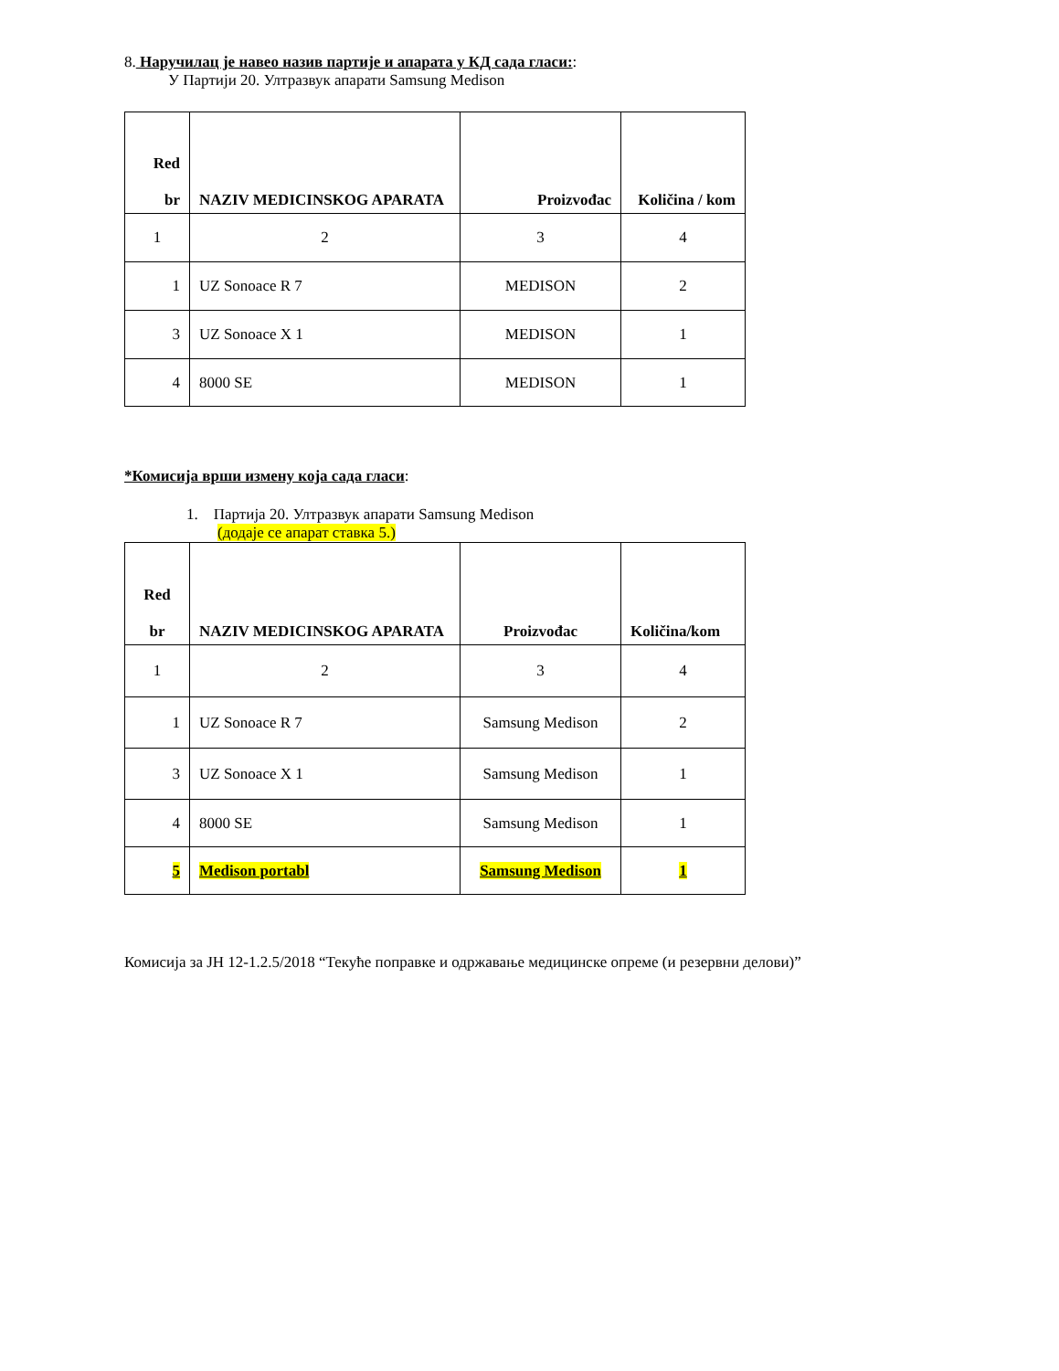8. Наручилац је навео назив партије и апарата у КД сада гласи::
У Партији 20. Ултразвук апарати Samsung Medison
| Red br | NAZIV MEDICINSKOG APARATA | Proizvođac | Količina / kom |
| --- | --- | --- | --- |
| 1 | 2 | 3 | 4 |
| 1 | UZ Sonoace R 7 | MEDISON | 2 |
| 3 | UZ Sonoace X 1 | MEDISON | 1 |
| 4 | 8000 SE | MEDISON | 1 |
*Комисија врши измену која сада гласи:
1. Партија 20. Ултразвук апарати Samsung Medison
(додаје се апарат ставка 5.)
| Red br | NAZIV MEDICINSKOG APARATA | Proizvođac | Količina/kom |
| --- | --- | --- | --- |
| 1 | 2 | 3 | 4 |
| 1 | UZ Sonoace R 7 | Samsung Medison | 2 |
| 3 | UZ Sonoace X 1 | Samsung Medison | 1 |
| 4 | 8000 SE | Samsung Medison | 1 |
| 5 | Medison portabl | Samsung Medison | 1 |
Комисија за ЈН 12-1.2.5/2018 “Текуће поправке и одржавање медицинске опреме (и резервни делови)”